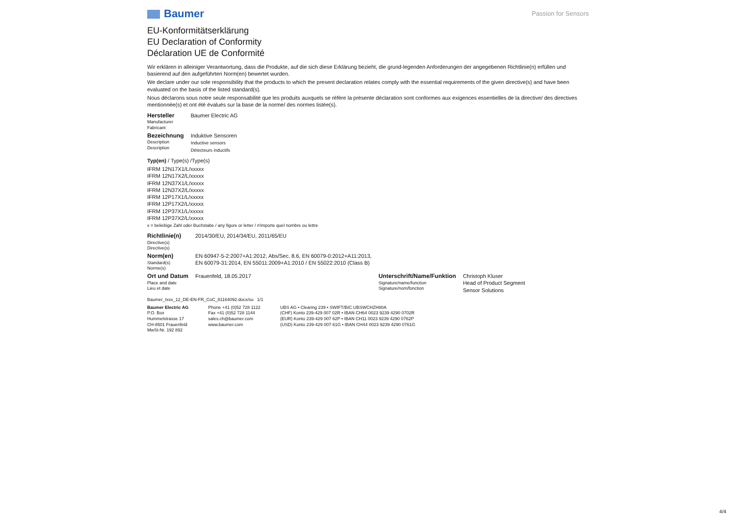Baumer
Passion for Sensors
EU-Konformitätserklärung
EU Declaration of Conformity
Déclaration UE de Conformité
Wir erklären in alleiniger Verantwortung, dass die Produkte, auf die sich diese Erklärung bezieht, die grund-legenden Anforderungen der angegebenen Richtlinie(n) erfüllen und basierend auf den aufgeführten Norm(en) bewertet wurden.
We declare under our sole responsibility that the products to which the present declaration relates comply with the essential requirements of the given directive(s) and have been evaluated on the basis of the listed standard(s).
Nous déclarons sous notre seule responsabilité que les produits auxquels se réfère la présente déclaration sont conformes aux exigences essentielles de la directive/ des directives mentionnée(s) et ont été évalués sur la base de la norme/ des normes listée(s).
| Hersteller Manufacturer Fabricant | Baumer Electric AG |
| Bezeichnung Description Description | Induktive Sensoren Inductive sensors Détecteurs inductifs |
Typ(en) / Type(s) /Type(s)
IFRM 12N17X1/L/xxxxx
IFRM 12N17X2/L/xxxxx
IFRM 12N37X1/L/xxxxx
IFRM 12N37X2/L/xxxxx
IFRM 12P17X1/L/xxxxx
IFRM 12P17X2/L/xxxxx
IFRM 12P37X1/L/xxxxx
IFRM 12P37X2/L/xxxxx
x = beliebige Zahl oder Buchstabe / any figure or letter / n'importe quel nombre ou lettre
| Richtlinie(n) Directive(s) Directive(s) | 2014/30/EU, 2014/34/EU, 2011/65/EU | | |
| Norm(en) Standard(s) Norme(s) | EN 60947-5-2:2007+A1:2012, Abs/Sec. 8.6, EN 60079-0:2012+A11:2013, EN 60079-31:2014, EN 55011:2009+A1:2010 / EN 55022:2010 (Class B) | | |
| Ort und Datum Place and date Lieu et date | Frauenfeld, 18.05.2017 | Unterschrift/Name/Funktion Signature/name/function Signature/nom/fonction | Christoph Kluser Head of Product Segment Sensor Solutions |
Baumer_Ixxx_12_DE-EN-FR_CoC_81164092.docx/su 1/1
Baumer Electric AG
P.O. Box
Hummelstrasse 17
CH-8501 Frauenfeld
MwSt-Nr. 192 892
Phone +41 (0)52 728 1122
Fax +41 (0)52 728 1144
sales.ch@baumer.com
www.baumer.com
UBS AG • Clearing 239 • SWIFT/BIC UBSWCHZH80A
(CHF) Konto 239-429 007 02R • IBAN CH64 0023 9239 4290 0702R
(EUR) Konto 239-429 007 62P • IBAN CH11 0023 9239 4290 0762P
(USD) Konto 239-429 007 61G • IBAN CH44 0023 9239 4290 0761G
4/4